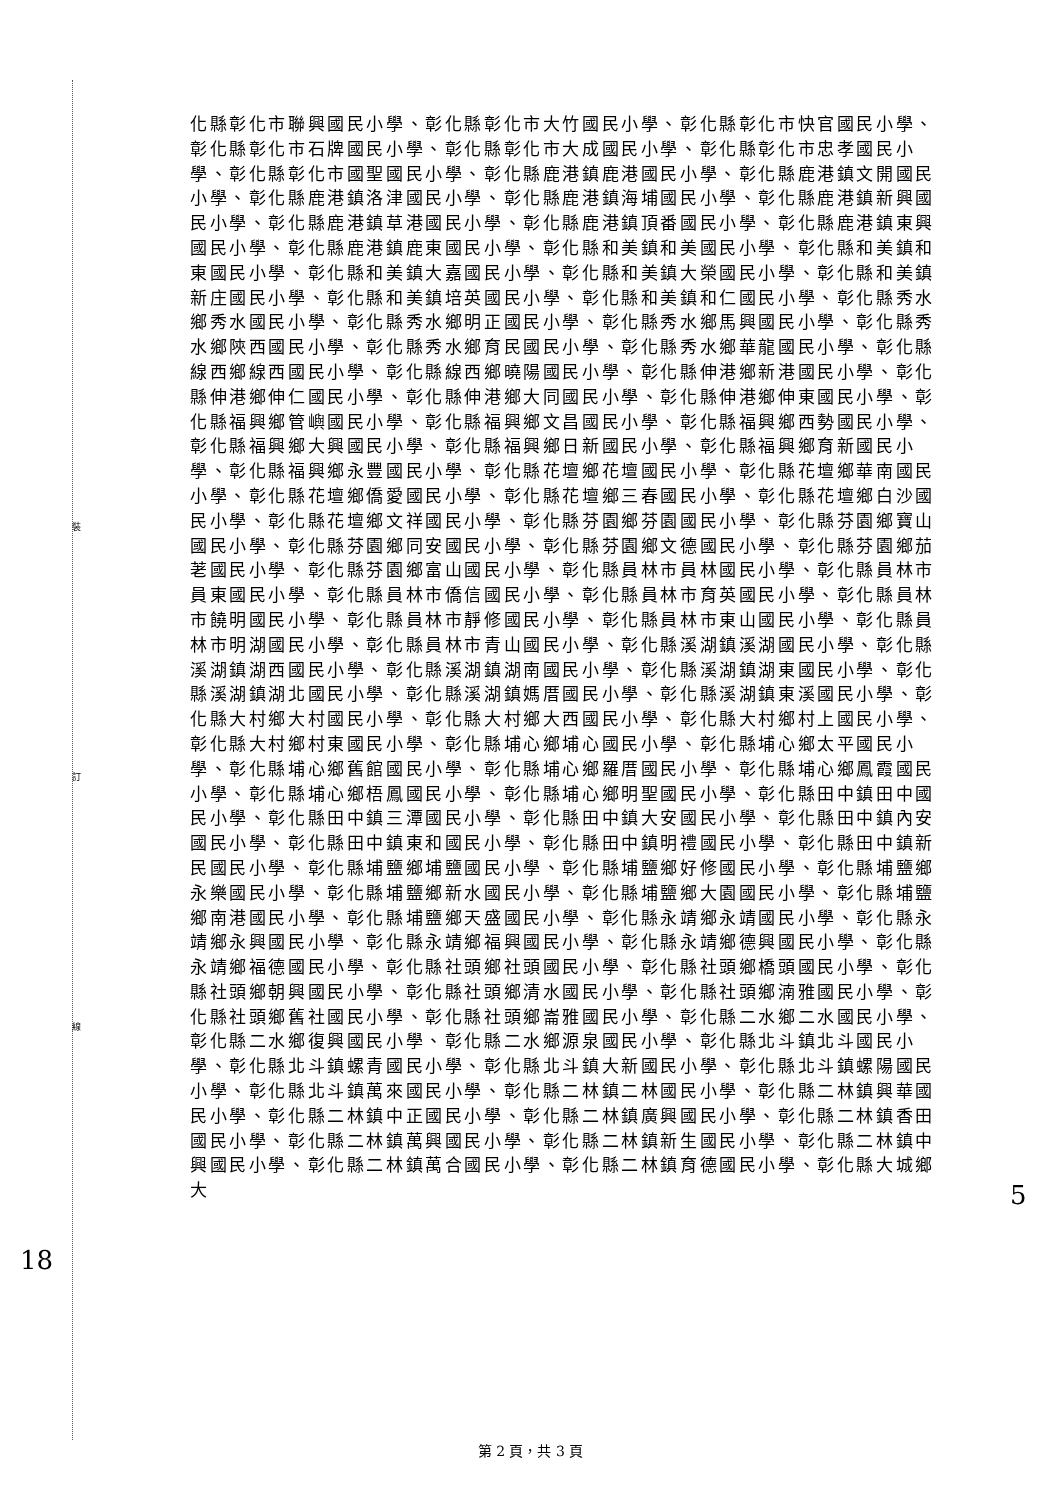裝
訂
線
18
5
化縣彰化市聯興國民小學、彰化縣彰化市大竹國民小學、彰化縣彰化市快官國民小學、彰化縣彰化市石牌國民小學、彰化縣彰化市大成國民小學、彰化縣彰化市忠孝國民小學、彰化縣彰化市國聖國民小學、彰化縣鹿港鎮鹿港國民小學、彰化縣鹿港鎮文開國民小學、彰化縣鹿港鎮洛津國民小學、彰化縣鹿港鎮海埔國民小學、彰化縣鹿港鎮新興國民小學、彰化縣鹿港鎮草港國民小學、彰化縣鹿港鎮頂番國民小學、彰化縣鹿港鎮東興國民小學、彰化縣鹿港鎮鹿東國民小學、彰化縣和美鎮和美國民小學、彰化縣和美鎮和東國民小學、彰化縣和美鎮大嘉國民小學、彰化縣和美鎮大榮國民小學、彰化縣和美鎮新庄國民小學、彰化縣和美鎮培英國民小學、彰化縣和美鎮和仁國民小學、彰化縣秀水鄉秀水國民小學、彰化縣秀水鄉明正國民小學、彰化縣秀水鄉馬興國民小學、彰化縣秀水鄉陝西國民小學、彰化縣秀水鄉育民國民小學、彰化縣秀水鄉華龍國民小學、彰化縣線西鄉線西國民小學、彰化縣線西鄉曉陽國民小學、彰化縣伸港鄉新港國民小學、彰化縣伸港鄉伸仁國民小學、彰化縣伸港鄉大同國民小學、彰化縣伸港鄉伸東國民小學、彰化縣福興鄉管嶼國民小學、彰化縣福興鄉文昌國民小學、彰化縣福興鄉西勢國民小學、彰化縣福興鄉大興國民小學、彰化縣福興鄉日新國民小學、彰化縣福興鄉育新國民小學、彰化縣福興鄉永豐國民小學、彰化縣花壇鄉花壇國民小學、彰化縣花壇鄉華南國民小學、彰化縣花壇鄉僑愛國民小學、彰化縣花壇鄉三春國民小學、彰化縣花壇鄉白沙國民小學、彰化縣花壇鄉文祥國民小學、彰化縣芬園鄉芬園國民小學、彰化縣芬園鄉寶山國民小學、彰化縣芬園鄉同安國民小學、彰化縣芬園鄉文德國民小學、彰化縣芬園鄉茄荖國民小學、彰化縣芬園鄉富山國民小學、彰化縣員林市員林國民小學、彰化縣員林市員東國民小學、彰化縣員林市僑信國民小學、彰化縣員林市育英國民小學、彰化縣員林市饒明國民小學、彰化縣員林市靜修國民小學、彰化縣員林市東山國民小學、彰化縣員林市明湖國民小學、彰化縣員林市青山國民小學、彰化縣溪湖鎮溪湖國民小學、彰化縣溪湖鎮湖西國民小學、彰化縣溪湖鎮湖南國民小學、彰化縣溪湖鎮湖東國民小學、彰化縣溪湖鎮湖北國民小學、彰化縣溪湖鎮媽厝國民小學、彰化縣溪湖鎮東溪國民小學、彰化縣大村鄉大村國民小學、彰化縣大村鄉大西國民小學、彰化縣大村鄉村上國民小學、彰化縣大村鄉村東國民小學、彰化縣埔心鄉埔心國民小學、彰化縣埔心鄉太平國民小學、彰化縣埔心鄉舊館國民小學、彰化縣埔心鄉羅厝國民小學、彰化縣埔心鄉鳳霞國民小學、彰化縣埔心鄉梧鳳國民小學、彰化縣埔心鄉明聖國民小學、彰化縣田中鎮田中國民小學、彰化縣田中鎮三潭國民小學、彰化縣田中鎮大安國民小學、彰化縣田中鎮內安國民小學、彰化縣田中鎮東和國民小學、彰化縣田中鎮明禮國民小學、彰化縣田中鎮新民國民小學、彰化縣埔鹽鄉埔鹽國民小學、彰化縣埔鹽鄉好修國民小學、彰化縣埔鹽鄉永樂國民小學、彰化縣埔鹽鄉新水國民小學、彰化縣埔鹽鄉大園國民小學、彰化縣埔鹽鄉南港國民小學、彰化縣埔鹽鄉天盛國民小學、彰化縣永靖鄉永靖國民小學、彰化縣永靖鄉永興國民小學、彰化縣永靖鄉福興國民小學、彰化縣永靖鄉德興國民小學、彰化縣永靖鄉福德國民小學、彰化縣社頭鄉社頭國民小學、彰化縣社頭鄉橋頭國民小學、彰化縣社頭鄉朝興國民小學、彰化縣社頭鄉清水國民小學、彰化縣社頭鄉湳雅國民小學、彰化縣社頭鄉舊社國民小學、彰化縣社頭鄉崙雅國民小學、彰化縣二水鄉二水國民小學、彰化縣二水鄉復興國民小學、彰化縣二水鄉源泉國民小學、彰化縣北斗鎮北斗國民小學、彰化縣北斗鎮螺青國民小學、彰化縣北斗鎮大新國民小學、彰化縣北斗鎮螺陽國民小學、彰化縣北斗鎮萬來國民小學、彰化縣二林鎮二林國民小學、彰化縣二林鎮興華國民小學、彰化縣二林鎮中正國民小學、彰化縣二林鎮廣興國民小學、彰化縣二林鎮香田國民小學、彰化縣二林鎮萬興國民小學、彰化縣二林鎮新生國民小學、彰化縣二林鎮中興國民小學、彰化縣二林鎮萬合國民小學、彰化縣二林鎮育德國民小學、彰化縣大城鄉大
第 2 頁，共 3 頁